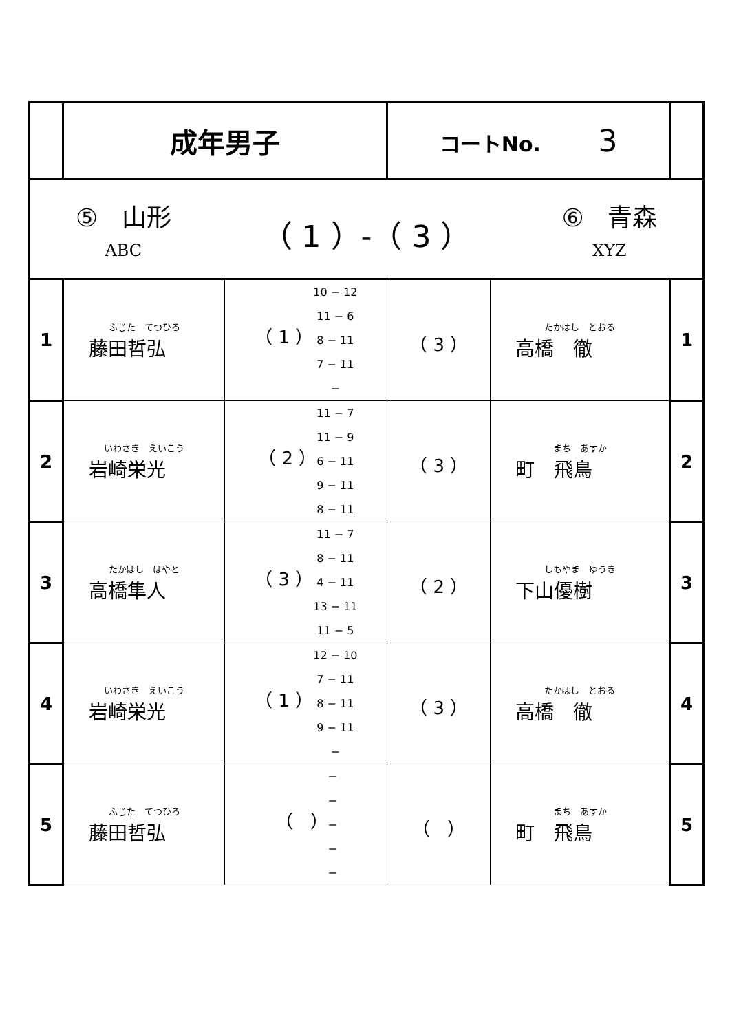| | 成年男子 | | コートNo. 3 | | |
| ⑤ 山形 ABC （ 1 ）-（ 3 ） ⑥ 青森 XYZ | | | | | |
| 1 | ふじた てつひろ 藤田哲弘 | （ 1 ） 10 − 12 11 − 6 8 − 11 7 − 11 − | （ 3 ） | たかはし とおる 高橋 徹 | 1 |
| 2 | いわさき えいこう 岩崎栄光 | （ 2 ） 11 − 7 11 − 9 6 − 11 9 − 11 8 − 11 | （ 3 ） | まち あすか 町 飛鳥 | 2 |
| 3 | たかはし はやと 高橋隼人 | （ 3 ） 11 − 7 8 − 11 4 − 11 13 − 11 11 − 5 | （ 2 ） | しもやま ゆうき 下山優樹 | 3 |
| 4 | いわさき えいこう 岩崎栄光 | （ 1 ） 12 − 10 7 − 11 8 − 11 9 − 11 − | （ 3 ） | たかはし とおる 高橋 徹 | 4 |
| 5 | ふじた てつひろ 藤田哲弘 | （ ） − − − − − | （ ） | まち あすか 町 飛鳥 | 5 |